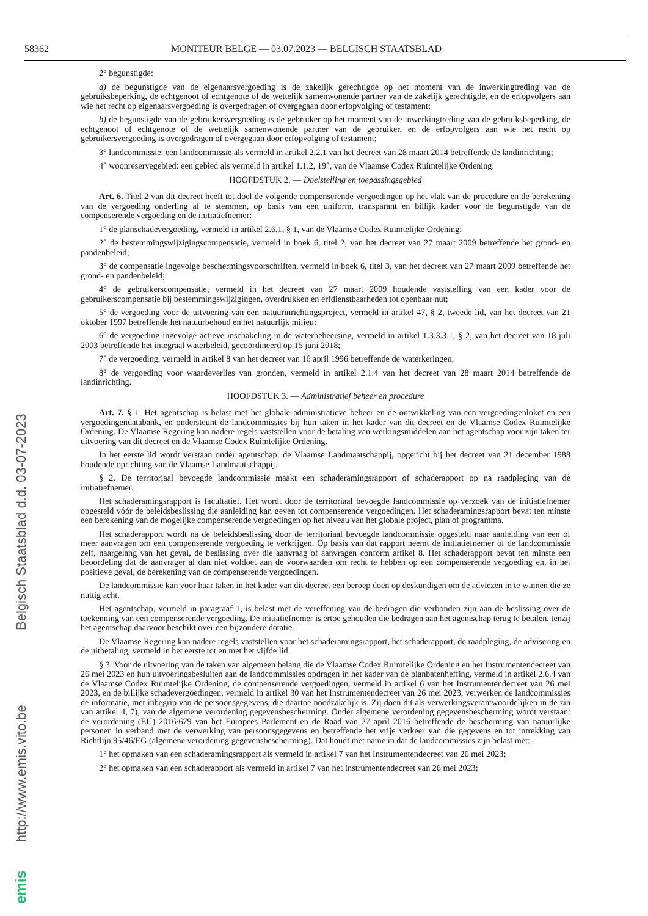58362 MONITEUR BELGE — 03.07.2023 — BELGISCH STAATSBLAD
emis http://www.emis.vito.be Belgisch Staatsblad d.d. 03-07-2023
2° begunstigde:
a) de begunstigde van de eigenaarsvergoeding is de zakelijk gerechtigde op het moment van de inwerkingtreding van de gebruiksbeperking, de echtgenoot of echtgenote of de wettelijk samenwonende partner van de zakelijk gerechtigde, en de erfopvolgers aan wie het recht op eigenaarsvergoeding is overgedragen of overgegaan door erfopvolging of testament;
b) de begunstigde van de gebruikersvergoeding is de gebruiker op het moment van de inwerkingtreding van de gebruiksbeperking, de echtgenoot of echtgenote of de wettelijk samenwonende partner van de gebruiker, en de erfopvolgers aan wie het recht op gebruikersvergoeding is overgedragen of overgegaan door erfopvolging of testament;
3° landcommissie: een landcommissie als vermeld in artikel 2.2.1 van het decreet van 28 maart 2014 betreffende de landinrichting;
4° woonreservegebied: een gebied als vermeld in artikel 1.1.2, 19°, van de Vlaamse Codex Ruimtelijke Ordening.
HOOFDSTUK 2. — Doelstelling en toepassingsgebied
Art. 6. Titel 2 van dit decreet heeft tot doel de volgende compenserende vergoedingen op het vlak van de procedure en de berekening van de vergoeding onderling af te stemmen, op basis van een uniform, transparant en billijk kader voor de begunstigde van de compenserende vergoeding en de initiatiefnemer:
1° de planschadevergoeding, vermeld in artikel 2.6.1, § 1, van de Vlaamse Codex Ruimtelijke Ordening;
2° de bestemmingswijzigingscompensatie, vermeld in boek 6, titel 2, van het decreet van 27 maart 2009 betreffende het grond- en pandenbeleid;
3° de compensatie ingevolge beschermingsvoorschriften, vermeld in boek 6, titel 3, van het decreet van 27 maart 2009 betreffende het grond- en pandenbeleid;
4° de gebruikerscompensatie, vermeld in het decreet van 27 maart 2009 houdende vaststelling van een kader voor de gebruikerscompensatie bij bestemmingswijzigingen, overdrukken en erfdienstbaarheden tot openbaar nut;
5° de vergoeding voor de uitvoering van een natuurinrichtingsproject, vermeld in artikel 47, § 2, tweede lid, van het decreet van 21 oktober 1997 betreffende het natuurbehoud en het natuurlijk milieu;
6° de vergoeding ingevolge actieve inschakeling in de waterbeheersing, vermeld in artikel 1.3.3.3.1, § 2, van het decreet van 18 juli 2003 betreffende het integraal waterbeleid, gecoördineerd op 15 juni 2018;
7° de vergoeding, vermeld in artikel 8 van het decreet van 16 april 1996 betreffende de waterkeringen;
8° de vergoeding voor waardeverlies van gronden, vermeld in artikel 2.1.4 van het decreet van 28 maart 2014 betreffende de landinrichting.
HOOFDSTUK 3. — Administratief beheer en procedure
Art. 7. § 1. Het agentschap is belast met het globale administratieve beheer en de ontwikkeling van een vergoedingenloket en een vergoedingendatabank, en ondersteunt de landcommissies bij hun taken in het kader van dit decreet en de Vlaamse Codex Ruimtelijke Ordening. De Vlaamse Regering kan nadere regels vaststellen voor de betaling van werkingsmiddelen aan het agentschap voor zijn taken ter uitvoering van dit decreet en de Vlaamse Codex Ruimtelijke Ordening.
In het eerste lid wordt verstaan onder agentschap: de Vlaamse Landmaatschappij, opgericht bij het decreet van 21 december 1988 houdende oprichting van de Vlaamse Landmaatschappij.
§ 2. De territoriaal bevoegde landcommissie maakt een schaderamingsrapport of schaderapport op na raadpleging van de initiatiefnemer.
Het schaderamingsrapport is facultatief. Het wordt door de territoriaal bevoegde landcommissie op verzoek van de initiatiefnemer opgesteld vóór de beleidsbeslissing die aanleiding kan geven tot compenserende vergoedingen. Het schaderamingsrapport bevat ten minste een berekening van de mogelijke compenserende vergoedingen op het niveau van het globale project, plan of programma.
Het schaderapport wordt na de beleidsbeslissing door de territoriaal bevoegde landcommissie opgesteld naar aanleiding van een of meer aanvragen om een compenserende vergoeding te verkrijgen. Op basis van dat rapport neemt de initiatiefnemer of de landcommissie zelf, naargelang van het geval, de beslissing over die aanvraag of aanvragen conform artikel 8. Het schaderapport bevat ten minste een beoordeling dat de aanvrager al dan niet voldoet aan de voorwaarden om recht te hebben op een compenserende vergoeding en, in het positieve geval, de berekening van de compenserende vergoedingen.
De landcommissie kan voor haar taken in het kader van dit decreet een beroep doen op deskundigen om de adviezen in te winnen die ze nuttig acht.
Het agentschap, vermeld in paragraaf 1, is belast met de vereffening van de bedragen die verbonden zijn aan de beslissing over de toekenning van een compenserende vergoeding. De initiatiefnemer is ertoe gehouden die bedragen aan het agentschap terug te betalen, tenzij het agentschap daarvoor beschikt over een bijzondere dotatie.
De Vlaamse Regering kan nadere regels vaststellen voor het schaderamingsrapport, het schaderapport, de raadpleging, de advisering en de uitbetaling, vermeld in het eerste tot en met het vijfde lid.
§ 3. Voor de uitvoering van de taken van algemeen belang die de Vlaamse Codex Ruimtelijke Ordening en het Instrumentendecreet van 26 mei 2023 en hun uitvoeringsbesluiten aan de landcommissies opdragen in het kader van de planbatenheffing, vermeld in artikel 2.6.4 van de Vlaamse Codex Ruimtelijke Ordening, de compenserende vergoedingen, vermeld in artikel 6 van het Instrumentendecreet van 26 mei 2023, en de billijke schadevergoedingen, vermeld in artikel 30 van het Instrumentendecreet van 26 mei 2023, verwerken de landcommissies de informatie, met inbegrip van de persoonsgegevens, die daartoe noodzakelijk is. Zij doen dit als verwerkingsverantwoordelijken in de zin van artikel 4, 7), van de algemene verordening gegevensbescherming. Onder algemene verordening gegevensbescherming wordt verstaan: de verordening (EU) 2016/679 van het Europees Parlement en de Raad van 27 april 2016 betreffende de bescherming van natuurlijke personen in verband met de verwerking van persoonsgegevens en betreffende het vrije verkeer van die gegevens en tot intrekking van Richtlijn 95/46/EG (algemene verordening gegevensbescherming). Dat houdt met name in dat de landcommissies zijn belast met:
1° het opmaken van een schaderamingsrapport als vermeld in artikel 7 van het Instrumentendecreet van 26 mei 2023;
2° het opmaken van een schaderapport als vermeld in artikel 7 van het Instrumentendecreet van 26 mei 2023;